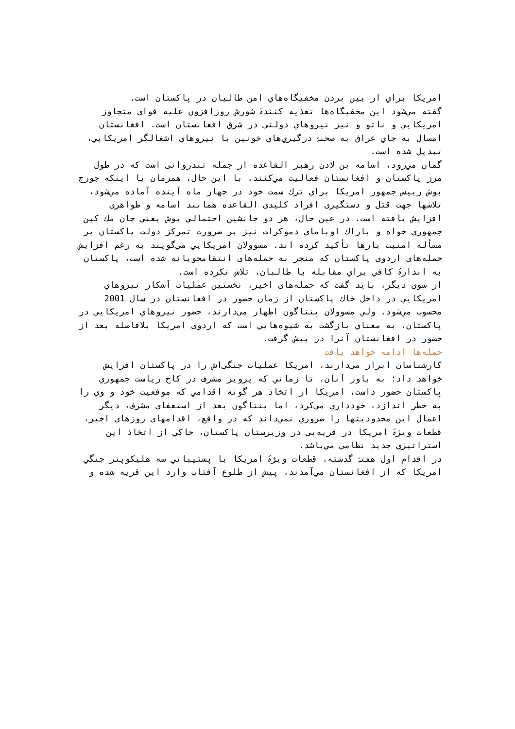امريكا براي از بين بردن مخفيگاه‌هاي امن طالبان در پاكستان است.
گفته مي‌شود اين مخفيگاه‌ها تغذيه كنندۀ شورش روزافزون عليه قوای متجاوز امريكايي و ناتو و نيز نيروهاي دولتي در شرق افغانستان است. افغانستان امسال به جاي عراق به صحنۀ درگيري‌هاي خونين با نيروهاي اشغالگر امريكايي، تبديل شده است.
گمان مي‌رود، اسامه بن لادن رهبر القاعده از جمله تندروانی است كه در طول مرز پاكستان و افغانستان فعاليت مي‌كنند. با اين حال، همزمان با اينكه جورج بوش رييس جمهور امريكا براي ترك سمت خود در چهار ماه آينده آماده مي‌شود، تلاشها جهت قتل و دستگيری افراد كليدی القاعده همانند اسامه و ظواهری افزايش يافته است. در عين حال، هر دو جانشين احتمالي بوش يعني جان مك كين جمهوري خواه و باراك اوباماي دموكرات نيز بر ضرورت تمركز دولت پاكستان بر مسأله امنيت بارها تأكيد كرده اند. مسوولان امريكايي مي‌گويند به رغم افزايش حمله‌های اردوی پاكستان كه منجر به حمله‌های انتقامجويانه شده است، پاكستان به اندازۀ كافي براي مقابله با طالبان، تلاش نكرده است.
از سوی ديگر، بايد گفت كه حمله‌های اخير، نخستين عمليات آشكار نيروهاي امريكايي در داخل خاك پاكستان از زمان حضور در افغانستان در سال 2001 محسوب مي‌شود. ولي مسوولان پنتاگون اظهار می‌دارند، حضور نيروهاي امريكايي در پاكستان، به معناي بازگشت به شيوه‌هايي است كه اردوی امريكا بلافاصله بعد از حضور در افغانستان آنرا در پيش گرفت.
حمله‌ها ادامه خواهد يافت
كارشناسان ابراز می‌دارند، امريكا عمليات جنگی‌اش را در پاكستان افزايش خواهد داد؛ به باور آنان، تا زماني كه پرويز مشرف در كاخ رياست جمهوري پاكستان حضور داشت، امريكا از اتخاذ هر گونه اقدامي كه موقعيت خود و وي را به خطر اندازد، خودداري مي‌كرد، اما پنتاگون بعد از استعفاي مشرف، ديگر اعمال اين محدوديتها را ضروري نمي‌داند كه در واقع، اقدامهای روزهای اخير، قطعات ويژۀ امريكا در قريه‌يی در وزيرستان پاكستان، حاكي از اتخاذ اين استراتيژي جديد نظامي مي‌باشد.
در اقدام اول هفتۀ گذشته، قطعات ويژۀ امريكا با پشتيباني سه هليكوپتر جنگي امريكا كه از افغانستان مي‌آمدند، پيش از طلوع آفتاب وارد اين قريه شده و